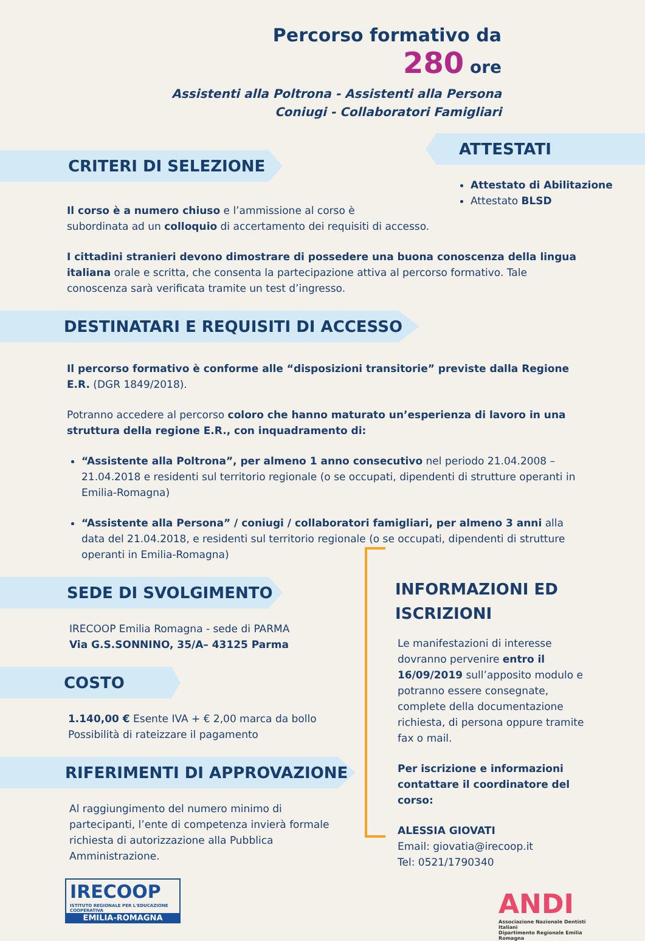Percorso formativo da
280 ore
Assistenti alla Poltrona - Assistenti alla Persona
Coniugi - Collaboratori Famigliari
CRITERI DI SELEZIONE
ATTESTATI
Attestato di Abilitazione
Attestato BLSD
Il corso è a numero chiuso e l’ammissione al corso è
subordinata ad un colloquio di accertamento dei requisiti di accesso.
I cittadini stranieri devono dimostrare di possedere una buona conoscenza della lingua italiana orale e scritta, che consenta la partecipazione attiva al percorso formativo. Tale conoscenza sarà verificata tramite un test d’ingresso.
DESTINATARI E REQUISITI DI ACCESSO
Il percorso formativo è conforme alle “disposizioni transitorie” previste dalla Regione E.R. (DGR 1849/2018).
Potranno accedere al percorso coloro che hanno maturato un’esperienza di lavoro in una struttura della regione E.R., con inquadramento di:
“Assistente alla Poltrona”, per almeno 1 anno consecutivo nel periodo 21.04.2008 – 21.04.2018 e residenti sul territorio regionale (o se occupati, dipendenti di strutture operanti in Emilia-Romagna)
“Assistente alla Persona” / coniugi / collaboratori famigliari, per almeno 3 anni alla data del 21.04.2018, e residenti sul territorio regionale (o se occupati, dipendenti di strutture operanti in Emilia-Romagna)
SEDE DI SVOLGIMENTO
IRECOOP Emilia Romagna - sede di PARMA
Via G.S.SONNINO, 35/A– 43125 Parma
COSTO
1.140,00 € Esente IVA + € 2,00 marca da bollo
Possibilità di rateizzare il pagamento
RIFERIMENTI DI APPROVAZIONE
Al raggiungimento del numero minimo di partecipanti, l’ente di competenza invierà formale richiesta di autorizzazione alla Pubblica Amministrazione.
IRECOOP
ISTITUTO REGIONALE PER L'EDUCAZIONE COOPERATIVA
EMILIA-ROMAGNA
INFORMAZIONI ED ISCRIZIONI
Le manifestazioni di interesse dovranno pervenire entro il 16/09/2019 sull’apposito modulo e potranno essere consegnate, complete della documentazione richiesta, di persona oppure tramite fax o mail.
Per iscrizione e informazioni contattare il coordinatore del corso:
ALESSIA GIOVATI
Email: giovatia@irecoop.it
Tel: 0521/1790340
ANDI
Associazione Nazionale Dentisti Italiani
Dipartimento Regionale Emilia Romagna